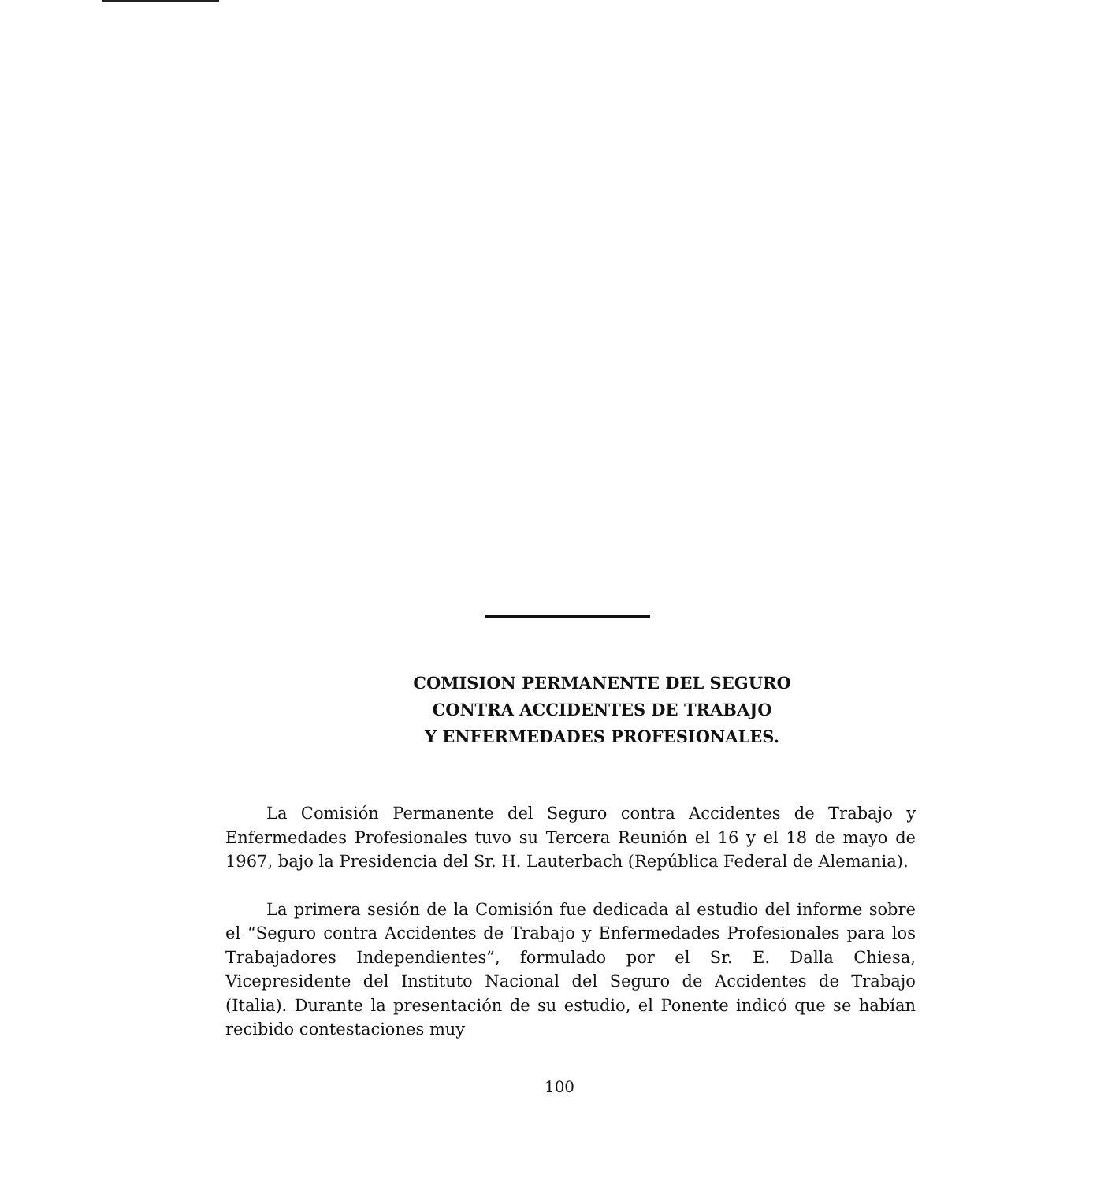COMISION PERMANENTE DEL SEGURO
CONTRA ACCIDENTES DE TRABAJO
Y ENFERMEDADES PROFESIONALES.
La Comisión Permanente del Seguro contra Accidentes de Trabajo y Enfermedades Profesionales tuvo su Tercera Reunión el 16 y el 18 de mayo de 1967, bajo la Presidencia del Sr. H. Lauterbach (República Federal de Alemania).
La primera sesión de la Comisión fue dedicada al estudio del informe sobre el “Seguro contra Accidentes de Trabajo y Enfermedades Profesionales para los Trabajadores Independientes”, formulado por el Sr. E. Dalla Chiesa, Vicepresidente del Instituto Nacional del Seguro de Accidentes de Trabajo (Italia). Durante la presentación de su estudio, el Ponente indicó que se habían recibido contestaciones muy
100